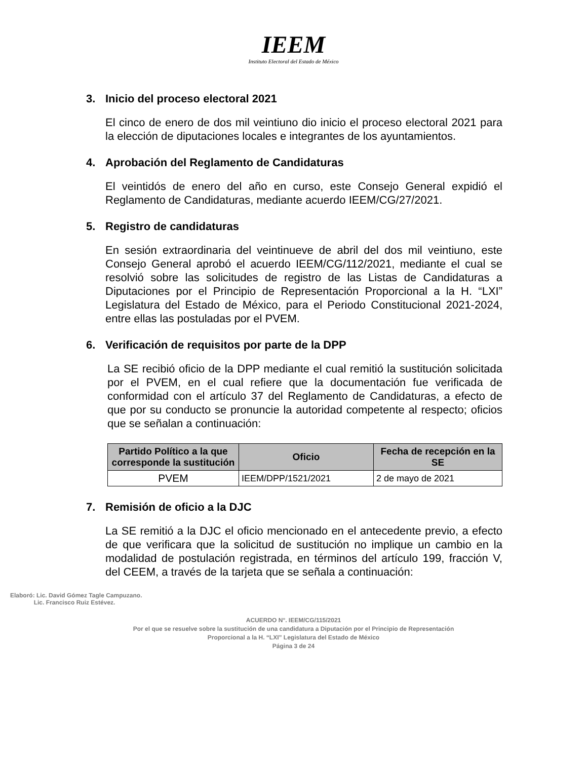IEEM
Instituto Electoral del Estado de México
3. Inicio del proceso electoral 2021
El cinco de enero de dos mil veintiuno dio inicio el proceso electoral 2021 para la elección de diputaciones locales e integrantes de los ayuntamientos.
4. Aprobación del Reglamento de Candidaturas
El veintidós de enero del año en curso, este Consejo General expidió el Reglamento de Candidaturas, mediante acuerdo IEEM/CG/27/2021.
5. Registro de candidaturas
En sesión extraordinaria del veintinueve de abril del dos mil veintiuno, este Consejo General aprobó el acuerdo IEEM/CG/112/2021, mediante el cual se resolvió sobre las solicitudes de registro de las Listas de Candidaturas a Diputaciones por el Principio de Representación Proporcional a la H. “LXI” Legislatura del Estado de México, para el Periodo Constitucional 2021-2024, entre ellas las postuladas por el PVEM.
6. Verificación de requisitos por parte de la DPP
La SE recibió oficio de la DPP mediante el cual remitió la sustitución solicitada por el PVEM, en el cual refiere que la documentación fue verificada de conformidad con el artículo 37 del Reglamento de Candidaturas, a efecto de que por su conducto se pronuncie la autoridad competente al respecto; oficios que se señalan a continuación:
| Partido Político a la que corresponde la sustitución | Oficio | Fecha de recepción en la SE |
| --- | --- | --- |
| PVEM | IEEM/DPP/1521/2021 | 2 de mayo de 2021 |
7. Remisión de oficio a la DJC
La SE remitió a la DJC el oficio mencionado en el antecedente previo, a efecto de que verificara que la solicitud de sustitución no implique un cambio en la modalidad de postulación registrada, en términos del artículo 199, fracción V, del CEEM, a través de la tarjeta que se señala a continuación:
Elaboró: Lic. David Gómez Tagle Campuzano.
Lic. Francisco Ruiz Estévez.
ACUERDO N°. IEEM/CG/115/2021
Por el que se resuelve sobre la sustitución de una candidatura a Diputación por el Principio de Representación
Proporcional a la H. “LXI” Legislatura del Estado de México
Página 3 de 24